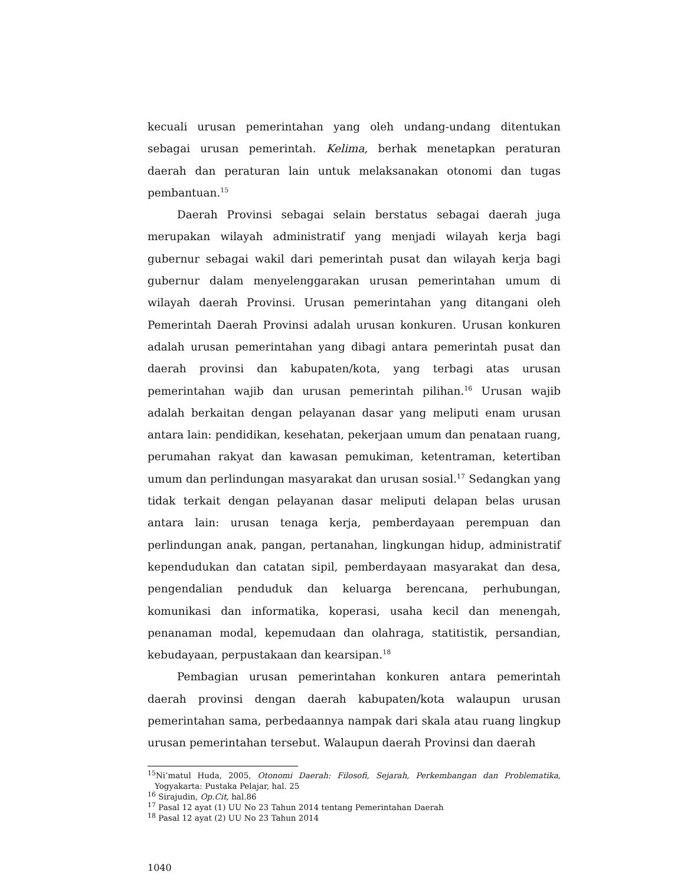kecuali urusan pemerintahan yang oleh undang-undang ditentukan sebagai urusan pemerintah. Kelima, berhak menetapkan peraturan daerah dan peraturan lain untuk melaksanakan otonomi dan tugas pembantuan.<sup>15</sup>
Daerah Provinsi sebagai selain berstatus sebagai daerah juga merupakan wilayah administratif yang menjadi wilayah kerja bagi gubernur sebagai wakil dari pemerintah pusat dan wilayah kerja bagi gubernur dalam menyelenggarakan urusan pemerintahan umum di wilayah daerah Provinsi. Urusan pemerintahan yang ditangani oleh Pemerintah Daerah Provinsi adalah urusan konkuren. Urusan konkuren adalah urusan pemerintahan yang dibagi antara pemerintah pusat dan daerah provinsi dan kabupaten/kota, yang terbagi atas urusan pemerintahan wajib dan urusan pemerintah pilihan.<sup>16</sup> Urusan wajib adalah berkaitan dengan pelayanan dasar yang meliputi enam urusan antara lain: pendidikan, kesehatan, pekerjaan umum dan penataan ruang, perumahan rakyat dan kawasan pemukiman, ketentraman, ketertiban umum dan perlindungan masyarakat dan urusan sosial.<sup>17</sup> Sedangkan yang tidak terkait dengan pelayanan dasar meliputi delapan belas urusan antara lain: urusan tenaga kerja, pemberdayaan perempuan dan perlindungan anak, pangan, pertanahan, lingkungan hidup, administratif kependudukan dan catatan sipil, pemberdayaan masyarakat dan desa, pengendalian penduduk dan keluarga berencana, perhubungan, komunikasi dan informatika, koperasi, usaha kecil dan menengah, penanaman modal, kepemudaan dan olahraga, statitistik, persandian, kebudayaan, perpustakaan dan kearsipan.<sup>18</sup>
Pembagian urusan pemerintahan konkuren antara pemerintah daerah provinsi dengan daerah kabupaten/kota walaupun urusan pemerintahan sama, perbedaannya nampak dari skala atau ruang lingkup urusan pemerintahan tersebut. Walaupun daerah Provinsi dan daerah
<sup>15</sup> Ni’matul Huda, 2005, Otonomi Daerah: Filosofi, Sejarah, Perkembangan dan Problematika, Yogyakarta: Pustaka Pelajar, hal. 25
<sup>16</sup> Sirajudin, Op.Cit, hal.86
<sup>17</sup> Pasal 12 ayat (1) UU No 23 Tahun 2014 tentang Pemerintahan Daerah
<sup>18</sup> Pasal 12 ayat (2) UU No 23 Tahun 2014
1040